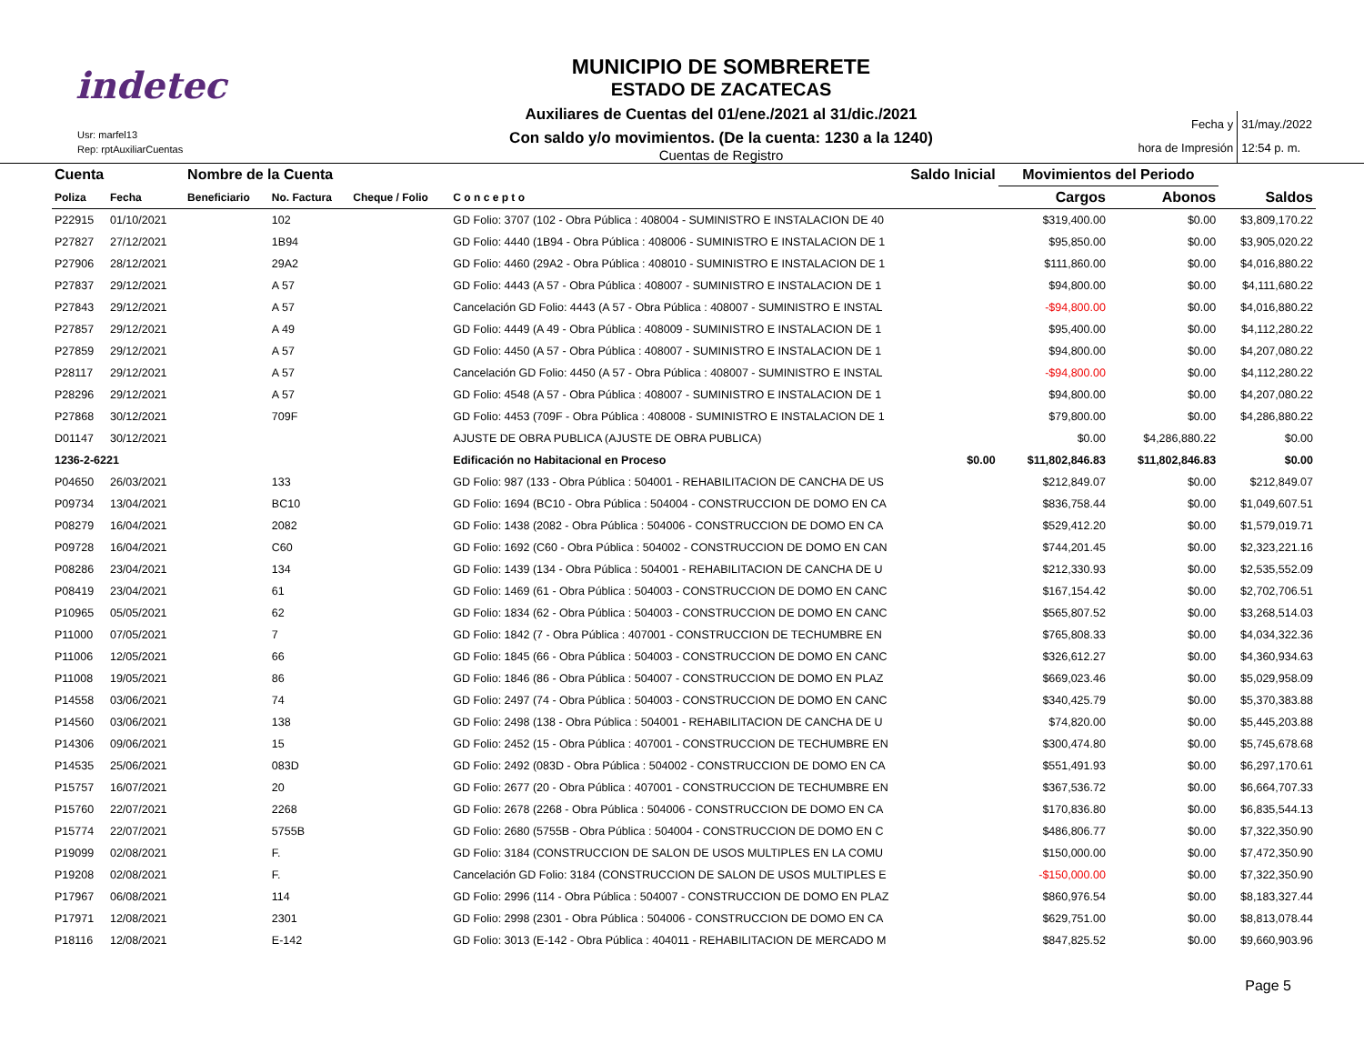indetec
Usr: marfel13
Rep: rptAuxiliarCuentas
MUNICIPIO DE SOMBRERETE
ESTADO DE ZACATECAS
Auxiliares de Cuentas del 01/ene./2021 al 31/dic./2021
Con saldo y/o movimientos. (De la cuenta: 1230 a la 1240)
Cuentas de Registro
Fecha y
hora de Impresión
31/may./2022
12:54 p. m.
| Cuenta | | Nombre de la Cuenta | | | | Saldo Inicial | Movimientos del Periodo | | |
| --- | --- | --- | --- | --- | --- | --- | --- | --- | --- |
| Poliza | Fecha | Beneficiario | No. Factura | Cheque / Folio | C o n c e p t o | | Cargos | Abonos | Saldos |
| P22915 | 01/10/2021 | | 102 | | GD Folio: 3707 (102 - Obra Pública : 408004 - SUMINISTRO E INSTALACION DE 40 | | $319,400.00 | $0.00 | $3,809,170.22 |
| P27827 | 27/12/2021 | | 1B94 | | GD Folio: 4440 (1B94 - Obra Pública : 408006 - SUMINISTRO E INSTALACION DE 1 | | $95,850.00 | $0.00 | $3,905,020.22 |
| P27906 | 28/12/2021 | | 29A2 | | GD Folio: 4460 (29A2 - Obra Pública : 408010 - SUMINISTRO E INSTALACION DE 1 | | $111,860.00 | $0.00 | $4,016,880.22 |
| P27837 | 29/12/2021 | | A 57 | | GD Folio: 4443 (A 57 - Obra Pública : 408007 - SUMINISTRO E INSTALACION DE 1 | | $94,800.00 | $0.00 | $4,111,680.22 |
| P27843 | 29/12/2021 | | A 57 | | Cancelación GD Folio: 4443 (A 57 - Obra Pública : 408007 - SUMINISTRO E INSTAL | | -$94,800.00 | $0.00 | $4,016,880.22 |
| P27857 | 29/12/2021 | | A 49 | | GD Folio: 4449 (A 49 - Obra Pública : 408009 - SUMINISTRO E INSTALACION DE 1 | | $95,400.00 | $0.00 | $4,112,280.22 |
| P27859 | 29/12/2021 | | A 57 | | GD Folio: 4450 (A 57 - Obra Pública : 408007 - SUMINISTRO E INSTALACION DE 1 | | $94,800.00 | $0.00 | $4,207,080.22 |
| P28117 | 29/12/2021 | | A 57 | | Cancelación GD Folio: 4450 (A 57 - Obra Pública : 408007 - SUMINISTRO E INSTAL | | -$94,800.00 | $0.00 | $4,112,280.22 |
| P28296 | 29/12/2021 | | A 57 | | GD Folio: 4548 (A 57 - Obra Pública : 408007 - SUMINISTRO E INSTALACION DE 1 | | $94,800.00 | $0.00 | $4,207,080.22 |
| P27868 | 30/12/2021 | | 709F | | GD Folio: 4453 (709F - Obra Pública : 408008 - SUMINISTRO E INSTALACION DE 1 | | $79,800.00 | $0.00 | $4,286,880.22 |
| D01147 | 30/12/2021 | | | | AJUSTE DE OBRA PUBLICA (AJUSTE DE OBRA PUBLICA) | | $0.00 | $4,286,880.22 | $0.00 |
| 1236-2-6221 | | | | | Edificación no Habitacional en Proceso | $0.00 | $11,802,846.83 | $11,802,846.83 | $0.00 |
| P04650 | 26/03/2021 | | 133 | | GD Folio: 987 (133 - Obra Pública : 504001 - REHABILITACION DE CANCHA DE US | | $212,849.07 | $0.00 | $212,849.07 |
| P09734 | 13/04/2021 | | BC10 | | GD Folio: 1694 (BC10 - Obra Pública : 504004 - CONSTRUCCION DE DOMO EN CA | | $836,758.44 | $0.00 | $1,049,607.51 |
| P08279 | 16/04/2021 | | 2082 | | GD Folio: 1438 (2082 - Obra Pública : 504006 - CONSTRUCCION DE DOMO EN CA | | $529,412.20 | $0.00 | $1,579,019.71 |
| P09728 | 16/04/2021 | | C60 | | GD Folio: 1692 (C60 - Obra Pública : 504002 - CONSTRUCCION DE DOMO EN CAN | | $744,201.45 | $0.00 | $2,323,221.16 |
| P08286 | 23/04/2021 | | 134 | | GD Folio: 1439 (134 - Obra Pública : 504001 - REHABILITACION DE CANCHA DE U | | $212,330.93 | $0.00 | $2,535,552.09 |
| P08419 | 23/04/2021 | | 61 | | GD Folio: 1469 (61 - Obra Pública : 504003 - CONSTRUCCION DE DOMO EN CANC | | $167,154.42 | $0.00 | $2,702,706.51 |
| P10965 | 05/05/2021 | | 62 | | GD Folio: 1834 (62 - Obra Pública : 504003 - CONSTRUCCION DE DOMO EN CANC | | $565,807.52 | $0.00 | $3,268,514.03 |
| P11000 | 07/05/2021 | | 7 | | GD Folio: 1842 (7 - Obra Pública : 407001 - CONSTRUCCION DE TECHUMBRE EN | | $765,808.33 | $0.00 | $4,034,322.36 |
| P11006 | 12/05/2021 | | 66 | | GD Folio: 1845 (66 - Obra Pública : 504003 - CONSTRUCCION DE DOMO EN CANC | | $326,612.27 | $0.00 | $4,360,934.63 |
| P11008 | 19/05/2021 | | 86 | | GD Folio: 1846 (86 - Obra Pública : 504007 - CONSTRUCCION DE DOMO EN PLAZ | | $669,023.46 | $0.00 | $5,029,958.09 |
| P14558 | 03/06/2021 | | 74 | | GD Folio: 2497 (74 - Obra Pública : 504003 - CONSTRUCCION DE DOMO EN CANC | | $340,425.79 | $0.00 | $5,370,383.88 |
| P14560 | 03/06/2021 | | 138 | | GD Folio: 2498 (138 - Obra Pública : 504001 - REHABILITACION DE CANCHA DE U | | $74,820.00 | $0.00 | $5,445,203.88 |
| P14306 | 09/06/2021 | | 15 | | GD Folio: 2452 (15 - Obra Pública : 407001 - CONSTRUCCION DE TECHUMBRE EN | | $300,474.80 | $0.00 | $5,745,678.68 |
| P14535 | 25/06/2021 | | 083D | | GD Folio: 2492 (083D - Obra Pública : 504002 - CONSTRUCCION DE DOMO EN CA | | $551,491.93 | $0.00 | $6,297,170.61 |
| P15757 | 16/07/2021 | | 20 | | GD Folio: 2677 (20 - Obra Pública : 407001 - CONSTRUCCION DE TECHUMBRE EN | | $367,536.72 | $0.00 | $6,664,707.33 |
| P15760 | 22/07/2021 | | 2268 | | GD Folio: 2678 (2268 - Obra Pública : 504006 - CONSTRUCCION DE DOMO EN CA | | $170,836.80 | $0.00 | $6,835,544.13 |
| P15774 | 22/07/2021 | | 5755B | | GD Folio: 2680 (5755B - Obra Pública : 504004 - CONSTRUCCION DE DOMO EN C | | $486,806.77 | $0.00 | $7,322,350.90 |
| P19099 | 02/08/2021 | | F. | | GD Folio: 3184 (CONSTRUCCION DE SALON DE USOS MULTIPLES EN LA COMU | | $150,000.00 | $0.00 | $7,472,350.90 |
| P19208 | 02/08/2021 | | F. | | Cancelación GD Folio: 3184 (CONSTRUCCION DE SALON DE USOS MULTIPLES E | | -$150,000.00 | $0.00 | $7,322,350.90 |
| P17967 | 06/08/2021 | | 114 | | GD Folio: 2996 (114 - Obra Pública : 504007 - CONSTRUCCION DE DOMO EN PLAZ | | $860,976.54 | $0.00 | $8,183,327.44 |
| P17971 | 12/08/2021 | | 2301 | | GD Folio: 2998 (2301 - Obra Pública : 504006 - CONSTRUCCION DE DOMO EN CA | | $629,751.00 | $0.00 | $8,813,078.44 |
| P18116 | 12/08/2021 | | E-142 | | GD Folio: 3013 (E-142 - Obra Pública : 404011 - REHABILITACION DE MERCADO M | | $847,825.52 | $0.00 | $9,660,903.96 |
Page 5